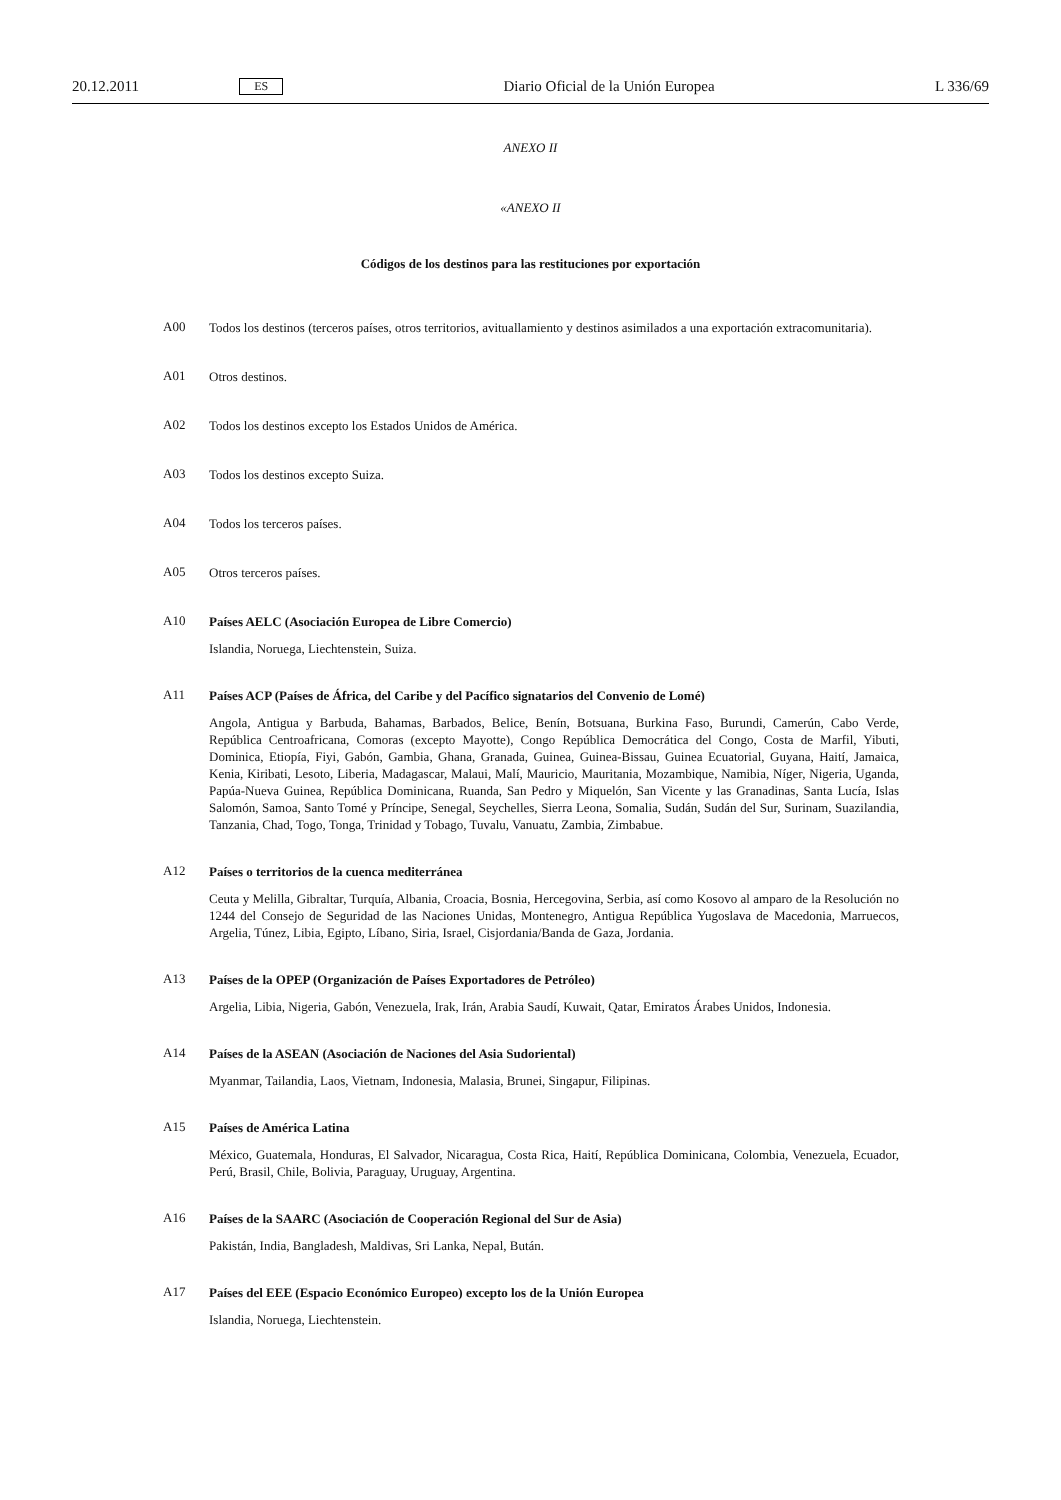20.12.2011 ES Diario Oficial de la Unión Europea L 336/69
ANEXO II
«ANEXO II
Códigos de los destinos para las restituciones por exportación
A00
Todos los destinos (terceros países, otros territorios, avituallamiento y destinos asimilados a una exportación extracomunitaria).
A01
Otros destinos.
A02
Todos los destinos excepto los Estados Unidos de América.
A03
Todos los destinos excepto Suiza.
A04
Todos los terceros países.
A05
Otros terceros países.
A10
Países AELC (Asociación Europea de Libre Comercio)
Islandia, Noruega, Liechtenstein, Suiza.
A11
Países ACP (Países de África, del Caribe y del Pacífico signatarios del Convenio de Lomé)
Angola, Antigua y Barbuda, Bahamas, Barbados, Belice, Benín, Botsuana, Burkina Faso, Burundi, Camerún, Cabo Verde, República Centroafricana, Comoras (excepto Mayotte), Congo República Democrática del Congo, Costa de Marfil, Yibuti, Dominica, Etiopía, Fiyi, Gabón, Gambia, Ghana, Granada, Guinea, Guinea-Bissau, Guinea Ecuatorial, Guyana, Haití, Jamaica, Kenia, Kiribati, Lesoto, Liberia, Madagascar, Malaui, Malí, Mauricio, Mauritania, Mozambique, Namibia, Níger, Nigeria, Uganda, Papúa-Nueva Guinea, República Dominicana, Ruanda, San Pedro y Miquelón, San Vicente y las Granadinas, Santa Lucía, Islas Salomón, Samoa, Santo Tomé y Príncipe, Senegal, Seychelles, Sierra Leona, Somalia, Sudán, Sudán del Sur, Surinam, Suazilandia, Tanzania, Chad, Togo, Tonga, Trinidad y Tobago, Tuvalu, Vanuatu, Zambia, Zimbabue.
A12
Países o territorios de la cuenca mediterránea
Ceuta y Melilla, Gibraltar, Turquía, Albania, Croacia, Bosnia, Hercegovina, Serbia, así como Kosovo al amparo de la Resolución no 1244 del Consejo de Seguridad de las Naciones Unidas, Montenegro, Antigua República Yugoslava de Macedonia, Marruecos, Argelia, Túnez, Libia, Egipto, Líbano, Siria, Israel, Cisjordania/Banda de Gaza, Jordania.
A13
Países de la OPEP (Organización de Países Exportadores de Petróleo)
Argelia, Libia, Nigeria, Gabón, Venezuela, Irak, Irán, Arabia Saudí, Kuwait, Qatar, Emiratos Árabes Unidos, Indonesia.
A14
Países de la ASEAN (Asociación de Naciones del Asia Sudoriental)
Myanmar, Tailandia, Laos, Vietnam, Indonesia, Malasia, Brunei, Singapur, Filipinas.
A15
Países de América Latina
México, Guatemala, Honduras, El Salvador, Nicaragua, Costa Rica, Haití, República Dominicana, Colombia, Venezuela, Ecuador, Perú, Brasil, Chile, Bolivia, Paraguay, Uruguay, Argentina.
A16
Países de la SAARC (Asociación de Cooperación Regional del Sur de Asia)
Pakistán, India, Bangladesh, Maldivas, Sri Lanka, Nepal, Bután.
A17
Países del EEE (Espacio Económico Europeo) excepto los de la Unión Europea
Islandia, Noruega, Liechtenstein.